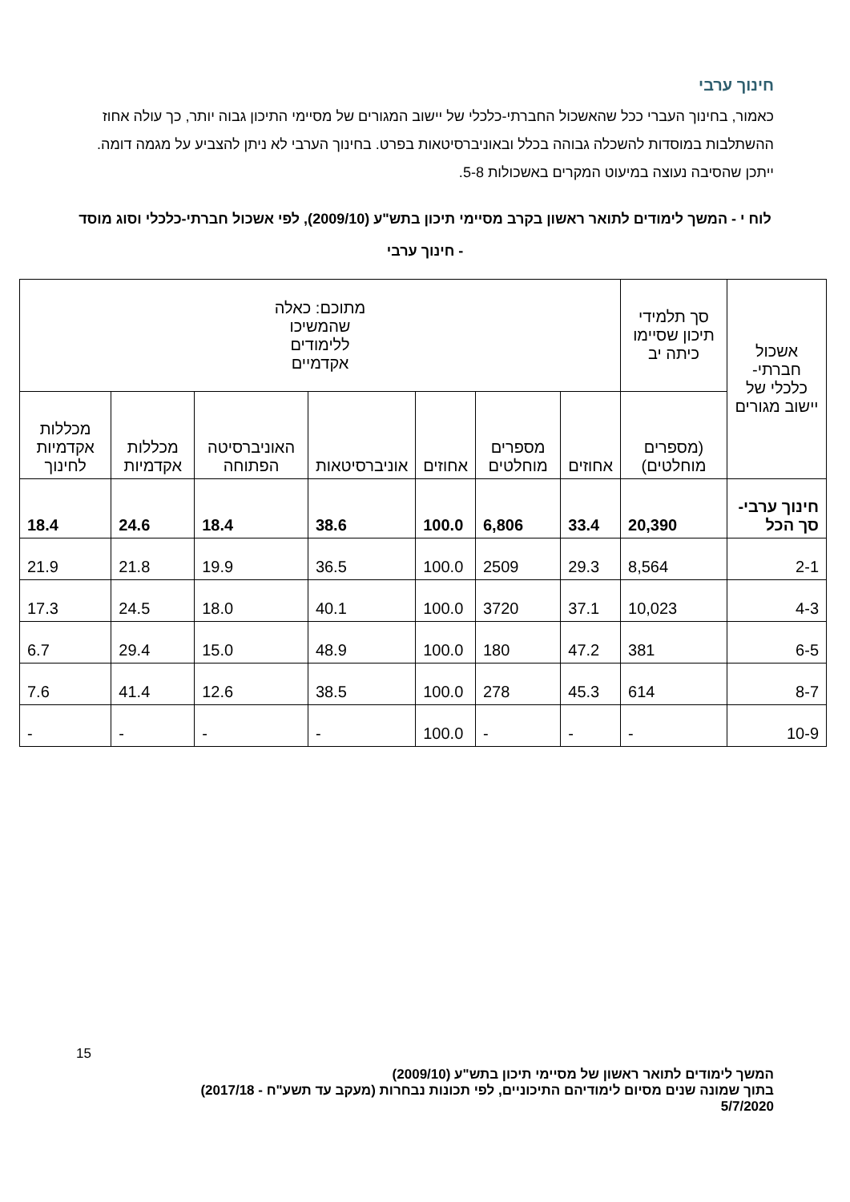חינוך ערבי
כאמור, בחינוך העברי ככל שהאשכול החברתי-כלכלי של יישוב המגורים של מסיימי התיכון גבוה יותר, כך עולה אחוז ההשתלבות במוסדות להשכלה גבוהה בכלל ובאוניברסיטאות בפרט. בחינוך הערבי לא ניתן להצביע על מגמה דומה. ייתכן שהסיבה נעוצה במיעוט המקרים באשכולות 5-8.
לוח י - המשך לימודים לתואר ראשון בקרב מסיימי תיכון בתש"ע (2009/10), לפי אשכול חברתי-כלכלי וסוג מוסד - חינוך ערבי
| אשכול חברתי-כלכלי של יישוב מגורים | סך תלמידי תיכון שסיימו כיתה יב | מתוכם: כאלה שהמשיכו ללימודים אקדמיים | | | | | | |
| --- | --- | --- | --- | --- | --- | --- | --- | --- |
| | (מספרים מוחלטים) | אחוזים | מספרים מוחלטים | אחוזים | אוניברסיטאות | האוניברסיטה הפתוחה | מכללות אקדמיות | מכללות אקדמיות לחינוך |
| חינוך ערבי-סך הכל | 20,390 | 33.4 | 6,806 | 100.0 | 38.6 | 18.4 | 24.6 | 18.4 |
| 2-1 | 8,564 | 29.3 | 2509 | 100.0 | 36.5 | 19.9 | 21.8 | 21.9 |
| 4-3 | 10,023 | 37.1 | 3720 | 100.0 | 40.1 | 18.0 | 24.5 | 17.3 |
| 6-5 | 381 | 47.2 | 180 | 100.0 | 48.9 | 15.0 | 29.4 | 6.7 |
| 8-7 | 614 | 45.3 | 278 | 100.0 | 38.5 | 12.6 | 41.4 | 7.6 |
| 10-9 | - | - | - | 100.0 | - | - | - | - |
15
המשך לימודים לתואר ראשון של מסיימי תיכון בתש"ע (2009/10)
בתוך שמונה שנים מסיום לימודיהם התיכוניים, לפי תכונות נבחרות (מעקב עד תשע"ח - 2017/18)
5/7/2020